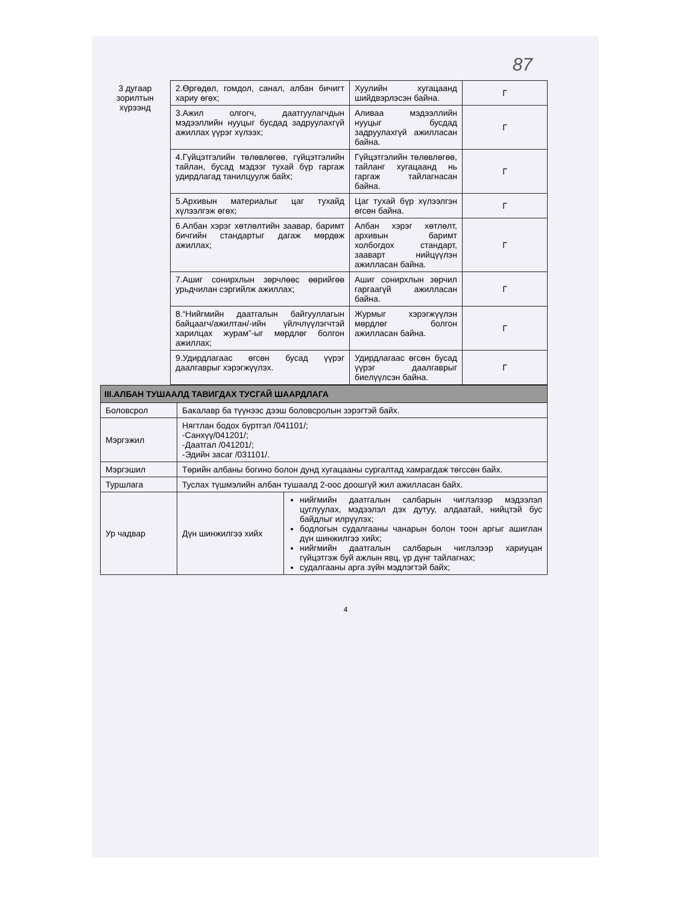87
| 3 дугаар зорилтын хүрээнд | 2.Өргөдөл, гомдол, санал, албан бичигт хариу өгөх; | Хуулийн хугацаанд шийдвэрлэсэн байна. | Г |
| | 3.Ажил олгогч, даатгуулагчдын мэдээллийн нууцыг бусдад задруулахгүй ажиллах үүрэг хүлээх; | Аливаа мэдээллийн нууцыг бусдад задруулахгүй ажилласан байна. | Г |
| | 4.Гүйцэтгэлийн төлөвлөгөө, гүйцэтгэлийн тайлан, бусад мэдээг тухай бүр гаргаж удирдлагад танилцуулж байх; | Гүйцэтгэлийн төлөвлөгөө, тайланг хугацаанд нь гаргаж тайлагнасан байна. | Г |
| | 5.Архивын материалыг цаг тухайд хүлээлгэж өгөх; | Цаг тухай бүр хүлээлгэн өгсөн байна. | Г |
| | 6.Албан хэрэг хөтлөлтийн заавар, баримт бичгийн стандартыг дагаж мөрдөж ажиллах; | Албан хэрэг хөтлөлт, архивын баримт холбогдох стандарт, зааварт нийцүүлэн ажилласан байна. | Г |
| | 7.Ашиг сонирхлын зөрчлөөс өөрийгөө урьдчилан сэргийлж ажиллах; | Ашиг сонирхлын зөрчил гаргаагүй ажилласан байна. | Г |
| | 8.“Нийгмийн даатгалын байгууллагын байцаагч/ажилтан/-ийн үйлчлүүлэгчтэй харилцах журам”-ыг мөрдлөг болгон ажиллах; | Журмыг хэрэгжүүлэн мөрдлөг болгон ажилласан байна. | Г |
| | 9.Удирдлагаас өгсөн бусад үүрэг даалгаврыг хэрэгжүүлэх. | Удирдлагаас өгсөн бусад үүрэг даалгаврыг биелүүлсэн байна. | Г |
| III.АЛБАН ТУШААЛД ТАВИГДАХ ТУСГАЙ ШААРДЛАГА | | |
| Боловсрол | Бакалавр ба түүнээс дээш боловсролын зэрэгтэй байх. | |
| Мэргэжил | Нягтлан бодох бүртгэл /041101/; -Санхүү/041201/; -Даатгал /041201/; -Эдийн засаг /031101/. | |
| Мэргэшил | Төрийн албаны богино болон дунд хугацааны сургалтад хамрагдаж төгссөн байх. | |
| Туршлага | Туслах түшмэлийн албан тушаалд 2-оос доошгүй жил ажилласан байх. | |
| Ур чадвар | Дүн шинжилгээ хийх | нийгмийн даатгалын салбарын чиглэлээр мэдээлэл цуглуулах, мэдээлэл дэх дутуу, алдаатай, нийцтэй бус байдлыг илрүүлэх; бодлогын судалгааны чанарын болон тоон аргыг ашиглан дүн шинжилгээ хийх; нийгмийн даатгалын салбарын чиглэлээр хариуцан гүйцэтгэж буй ажлын явц, үр дүнг тайлагнах; судалгааны арга зүйн мэдлэгтэй байх; |
4